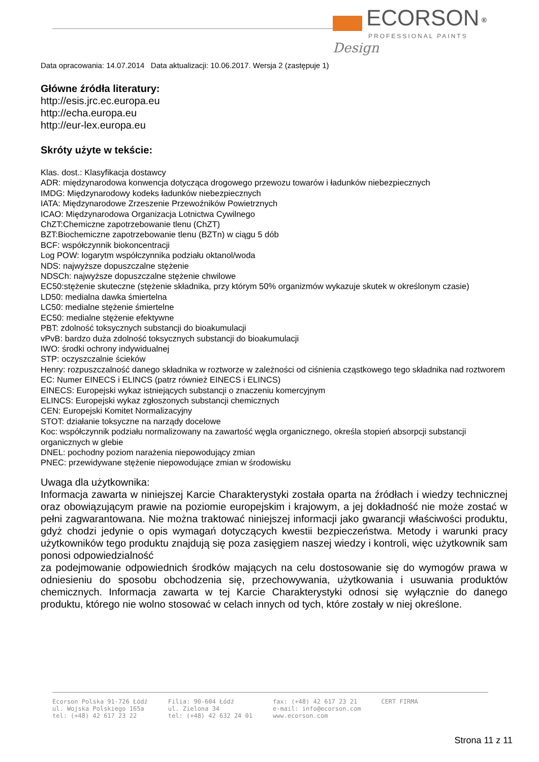ECORSON <sup>®</sup>
PROFESSIONAL PAINTS
Design
Data opracowania: 14.07.2014 Data aktualizacji: 10.06.2017. Wersja 2 (zastępuje 1)
Główne źródła literatury:
http://esis.jrc.ec.europa.eu
http://echa.europa.eu
http://eur-lex.europa.eu
Skróty użyte w tekście:
Klas. dost.: Klasyfikacja dostawcy
ADR: międzynarodowa konwencja dotycząca drogowego przewozu towarów i ładunków niebezpiecznych
IMDG: Międzynarodowy kodeks ładunków niebezpiecznych
IATA: Międzynarodowe Zrzeszenie Przewoźników Powietrznych
ICAO: Międzynarodowa Organizacja Lotnictwa Cywilnego
ChZT:Chemiczne zapotrzebowanie tlenu (ChZT)
BZT:Biochemiczne zapotrzebowanie tlenu (BZTn) w ciągu 5 dób
BCF: współczynnik biokoncentracji
Log POW: logarytm współczynnika podziału oktanol/woda
NDS: najwyższe dopuszczalne stężenie
NDSCh: najwyższe dopuszczalne stężenie chwilowe
EC50:stężenie skuteczne (stężenie składnika, przy którym 50% organizmów wykazuje skutek w określonym czasie)
LD50: medialna dawka śmiertelna
LC50: medialne stężenie śmiertelne
EC50: medialne stężenie efektywne
PBT: zdolność toksycznych substancji do bioakumulacji
vPvB: bardzo duża zdolność toksycznych substancji do bioakumulacji
IWO: środki ochrony indywidualnej
STP: oczyszczalnie ścieków
Henry: rozpuszczalność danego składnika w roztworze w zależności od ciśnienia cząstkowego tego składnika nad roztworem
EC: Numer EINECS i ELINCS (patrz również EINECS i ELINCS)
EINECS: Europejski wykaz istniejących substancji o znaczeniu komercyjnym
ELINCS: Europejski wykaz zgłoszonych substancji chemicznych
CEN: Europejski Komitet Normalizacyjny
STOT: działanie toksyczne na narządy docelowe
Koc: współczynnik podziału normalizowany na zawartość węgla organicznego, określa stopień absorpcji substancji organicznych w glebie
DNEL: pochodny poziom narażenia niepowodujący zmian
PNEC: przewidywane stężenie niepowodujące zmian w środowisku
Uwaga dla użytkownika:
Informacja zawarta w niniejszej Karcie Charakterystyki została oparta na źródłach i wiedzy technicznej oraz obowiązującym prawie na poziomie europejskim i krajowym, a jej dokładność nie może zostać w pełni zagwarantowana. Nie można traktować niniejszej informacji jako gwarancji właściwości produktu, gdyż chodzi jedynie o opis wymagań dotyczących kwestii bezpieczeństwa. Metody i warunki pracy użytkowników tego produktu znajdują się poza zasięgiem naszej wiedzy i kontroli, więc użytkownik sam ponosi odpowiedzialność
za podejmowanie odpowiednich środków mających na celu dostosowanie się do wymogów prawa w odniesieniu do sposobu obchodzenia się, przechowywania, użytkowania i usuwania produktów chemicznych. Informacja zawarta w tej Karcie Charakterystyki odnosi się wyłącznie do danego produktu, którego nie wolno stosować w celach innych od tych, które zostały w niej określone.
Ecorson Polska 91-726 Łódź
ul. Wojska Polskiego 165a
tel: (+48) 42 617 23 22
Filia: 90-604 Łódź
ul. Zielona 34
tel: (+48) 42 632 24 01
fax: (+48) 42 617 23 21
e-mail: info@ecorson.com
www.ecorson.com
CERT FIRMA
Strona 11 z 11